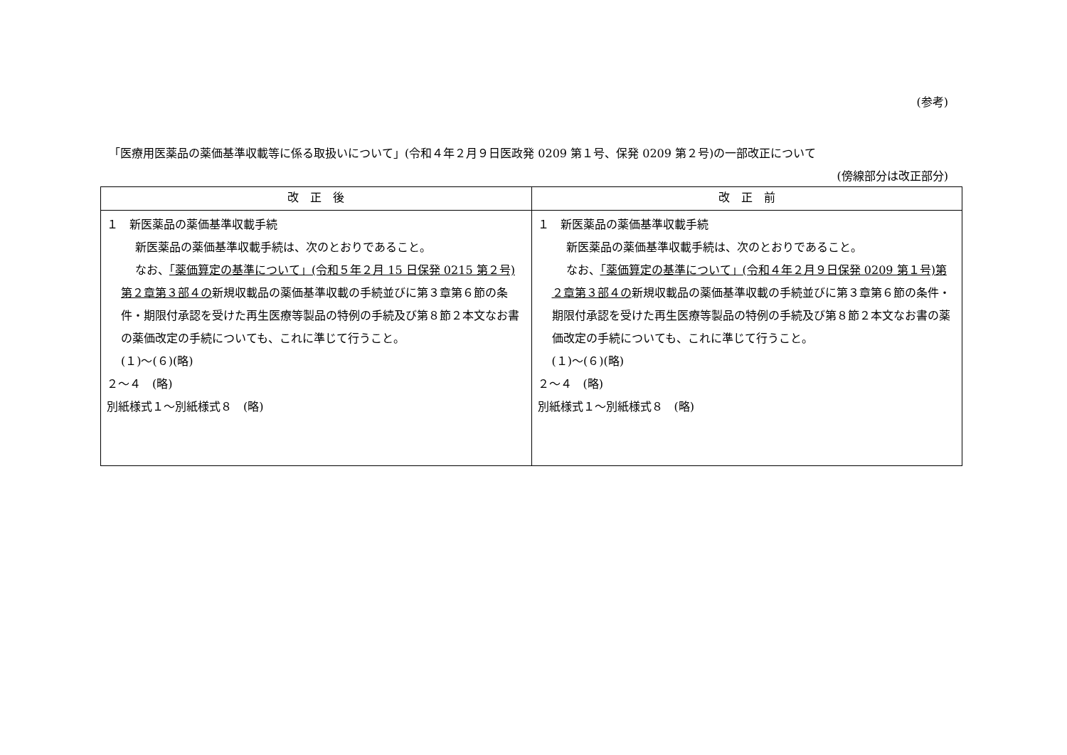(参考)
「医療用医薬品の薬価基準収載等に係る取扱いについて」(令和４年２月９日医政発 0209 第１号、保発 0209 第２号)の一部改正について
(傍線部分は改正部分)
| 改 正 後 | 改 正 前 |
| --- | --- |
| １ 新医薬品の薬価基準収載手続 新医薬品の薬価基準収載手続は、次のとおりであること。 なお、 「薬価算定の基準について」(令和５年２月 15 日保発 0215 第２号)第２章第３部４の 新規収載品の薬価基準収載の手続並びに第３章第６節の条件・期限付承認を受けた再生医療等製品の特例の手続及び第８節２本文なお書の薬価改定の手続についても、これに準じて行うこと。 (１)～(６)(略) ２～４ (略) 別紙様式１～別紙様式８ (略) | １ 新医薬品の薬価基準収載手続 新医薬品の薬価基準収載手続は、次のとおりであること。 なお、 「薬価算定の基準について」(令和４年２月９日保発 0209 第１号)第２章第３部４の 新規収載品の薬価基準収載の手続並びに第３章第６節の条件・期限付承認を受けた再生医療等製品の特例の手続及び第８節２本文なお書の薬価改定の手続についても、これに準じて行うこと。 (１)～(６)(略) ２～４ (略) 別紙様式１～別紙様式８ (略) |